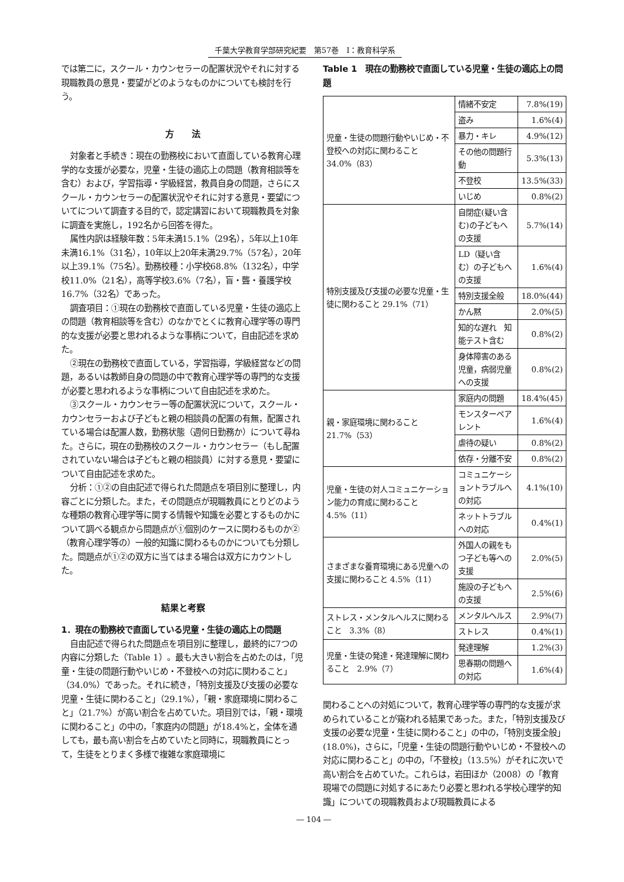千葉大学教育学部研究紀要　第57巻　Ⅰ：教育科学系
では第二に，スクール・カウンセラーの配置状況やそれに対する現職教員の意見・要望がどのようなものかについても検討を行う。
方　　法
対象者と手続き：現在の勤務校において直面している教育心理学的な支援が必要な，児童・生徒の適応上の問題（教育相談等を含む）および，学習指導・学級経営，教員自身の問題，さらにスクール・カウンセラーの配置状況やそれに対する意見・要望についてについて調査する目的で，認定講習において現職教員を対象に調査を実施し，192名から回答を得た。
属性内訳は経験年数：5年未満15.1%（29名），5年以上10年未満16.1%（31名），10年以上20年未満29.7%（57名），20年以上39.1%（75名）。勤務校種：小学校68.8%（132名），中学校11.0%（21名），高等学校3.6%（7名），盲・聾・養護学校16.7%（32名）であった。
調査項目：①現在の勤務校で直面している児童・生徒の適応上の問題（教育相談等を含む）のなかでとくに教育心理学等の専門的な支援が必要と思われるような事柄について，自由記述を求めた。
②現在の勤務校で直面している，学習指導，学級経営などの問題，あるいは教師自身の問題の中で教育心理学等の専門的な支援が必要と思われるような事柄について自由記述を求めた。
③スクール・カウンセラー等の配置状況について，スクール・カウンセラーおよび子どもと親の相談員の配置の有無，配置されている場合は配置人数，勤務状態（週何日勤務か）について尋ねた。さらに，現在の勤務校のスクール・カウンセラー（もし配置されていない場合は子どもと親の相談員）に対する意見・要望について自由記述を求めた。
分析：①②の自由記述で得られた問題点を項目別に整理し，内容ごとに分類した。また，その問題点が現職教員にとりどのような種類の教育心理学等に関する情報や知識を必要とするものかについて調べる観点から問題点が①個別のケースに関わるものか②（教育心理学等の）一般的知識に関わるものかについても分類した。問題点が①②の双方に当てはまる場合は双方にカウントした。
結果と考察
1．現在の勤務校で直面している児童・生徒の適応上の問題
自由記述で得られた問題点を項目別に整理し，最終的に7つの内容に分類した（Table 1）。最も大きい割合を占めたのは，「児童・生徒の問題行動やいじめ・不登校への対応に関わること」（34.0%）であった。それに続き，「特別支援及び支援の必要な児童・生徒に関わること」（29.1%），「親・家庭環境に関わること」（21.7%）が高い割合を占めていた。項目別では，「親・環境に関わること」の中の，「家庭内の問題」が18.4%と，全体を通しても，最も高い割合を占めていたと同時に，現職教員にとって，生徒をとりまく多様で複雑な家庭環境に
Table 1　現在の勤務校で直面している児童・生徒の適応上の問題
| 児童・生徒の問題行動やいじめ・不登校への対応に関わること 34.0%（83） | 情緒不安定 | 7.8%(19) |
| | 盗み | 1.6%(4) |
| | 暴力・キレ | 4.9%(12) |
| | その他の問題行動 | 5.3%(13) |
| | 不登校 | 13.5%(33) |
| | いじめ | 0.8%(2) |
| 特別支援及び支援の必要な児童・生徒に関わること 29.1%（71） | 自閉症(疑い含む)の子どもへの支援 | 5.7%(14) |
| | LD（疑い含む）の子どもへの支援 | 1.6%(4) |
| | 特別支援全般 | 18.0%(44) |
| | かん黙 | 2.0%(5) |
| | 知的な遅れ 知能テスト含む | 0.8%(2) |
| | 身体障害のある児童，病弱児童への支援 | 0.8%(2) |
| 親・家庭環境に関わること 21.7%（53） | 家庭内の問題 | 18.4%(45) |
| | モンスターペアレント | 1.6%(4) |
| | 虐待の疑い | 0.8%(2) |
| | 依存・分離不安 | 0.8%(2) |
| 児童・生徒の対人コミュニケーション能力の育成に関わること 4.5%（11） | コミュニケーショントラブルへの対応 | 4.1%(10) |
| | ネットトラブルへの対応 | 0.4%(1) |
| さまざまな養育環境にある児童への支援に関わること 4.5%（11） | 外国人の親をもつ子ども等への支援 | 2.0%(5) |
| | 施設の子どもへの支援 | 2.5%(6) |
| ストレス・メンタルヘルスに関わること 3.3%（8） | メンタルヘルス | 2.9%(7) |
| | ストレス | 0.4%(1) |
| 児童・生徒の発達・発達理解に関わること 2.9%（7） | 発達理解 | 1.2%(3) |
| | 思春期の問題への対応 | 1.6%(4) |
関わることへの対処について，教育心理学等の専門的な支援が求められていることが窺われる結果であった。また，「特別支援及び支援の必要な児童・生徒に関わること」の中の，「特別支援全般」(18.0%)，さらに，「児童・生徒の問題行動やいじめ・不登校への対応に関わること」の中の，「不登校」（13.5%）がそれに次いで高い割合を占めていた。これらは，岩田ほか（2008）の「教育現場での問題に対処するにあたり必要と思われる学校心理学的知識」についての現職教員および現職教員による
― 104 ―